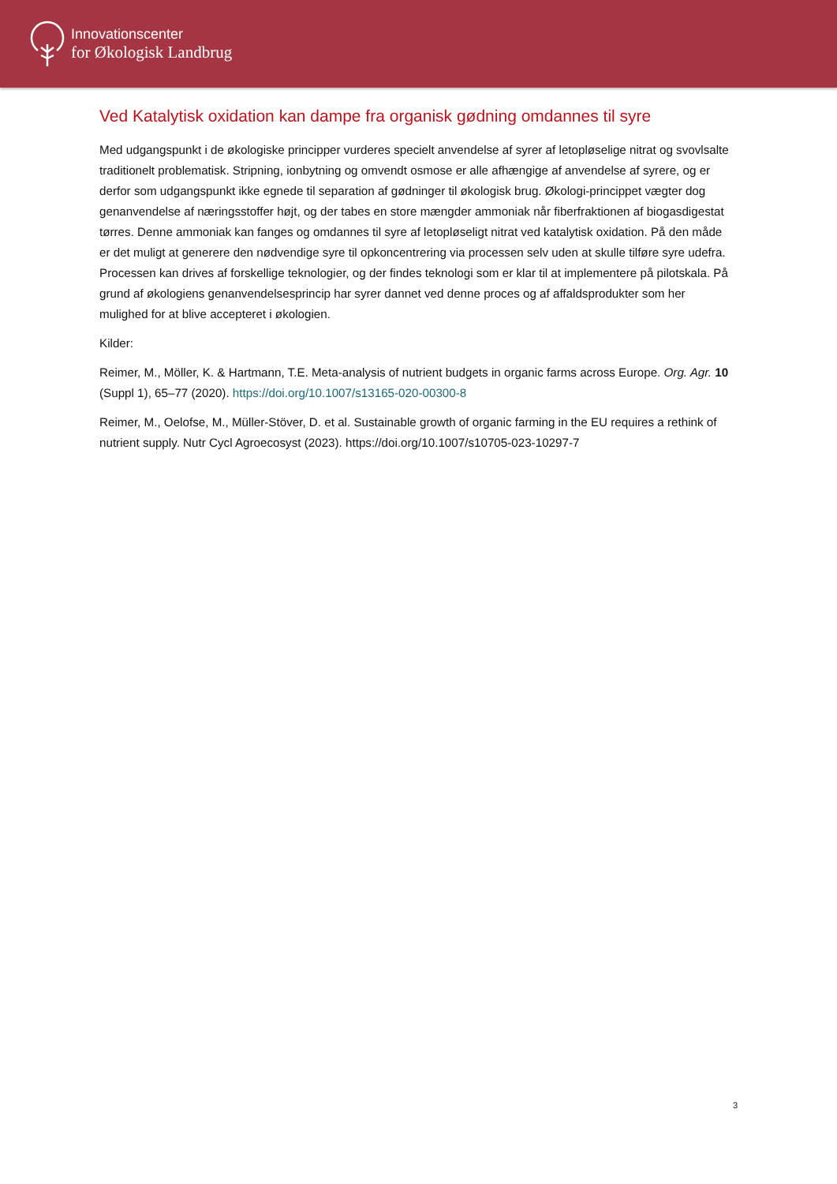Innovationscenter
for Økologisk Landbrug
Ved Katalytisk oxidation kan dampe fra organisk gødning omdannes til syre
Med udgangspunkt i de økologiske principper vurderes specielt anvendelse af syrer af letopløselige nitrat og svovlsalte traditionelt problematisk. Stripning, ionbytning og omvendt osmose er alle afhængige af anvendelse af syrere, og er derfor som udgangspunkt ikke egnede til separation af gødninger til økologisk brug. Økologi-princippet vægter dog genanvendelse af næringsstoffer højt, og der tabes en store mængder ammoniak når fiberfraktionen af biogasdigestat tørres. Denne ammoniak kan fanges og omdannes til syre af letopløseligt nitrat ved katalytisk oxidation. På den måde er det muligt at generere den nødvendige syre til opkoncentrering via processen selv uden at skulle tilføre syre udefra. Processen kan drives af forskellige teknologier, og der findes teknologi som er klar til at implementere på pilotskala. På grund af økologiens genanvendelsesprincip har syrer dannet ved denne proces og af affaldsprodukter som her mulighed for at blive accepteret i økologien.
Kilder:
Reimer, M., Möller, K. & Hartmann, T.E. Meta-analysis of nutrient budgets in organic farms across Europe. Org. Agr. 10 (Suppl 1), 65–77 (2020). https://doi.org/10.1007/s13165-020-00300-8
Reimer, M., Oelofse, M., Müller-Stöver, D. et al. Sustainable growth of organic farming in the EU requires a rethink of nutrient supply. Nutr Cycl Agroecosyst (2023). https://doi.org/10.1007/s10705-023-10297-7
3